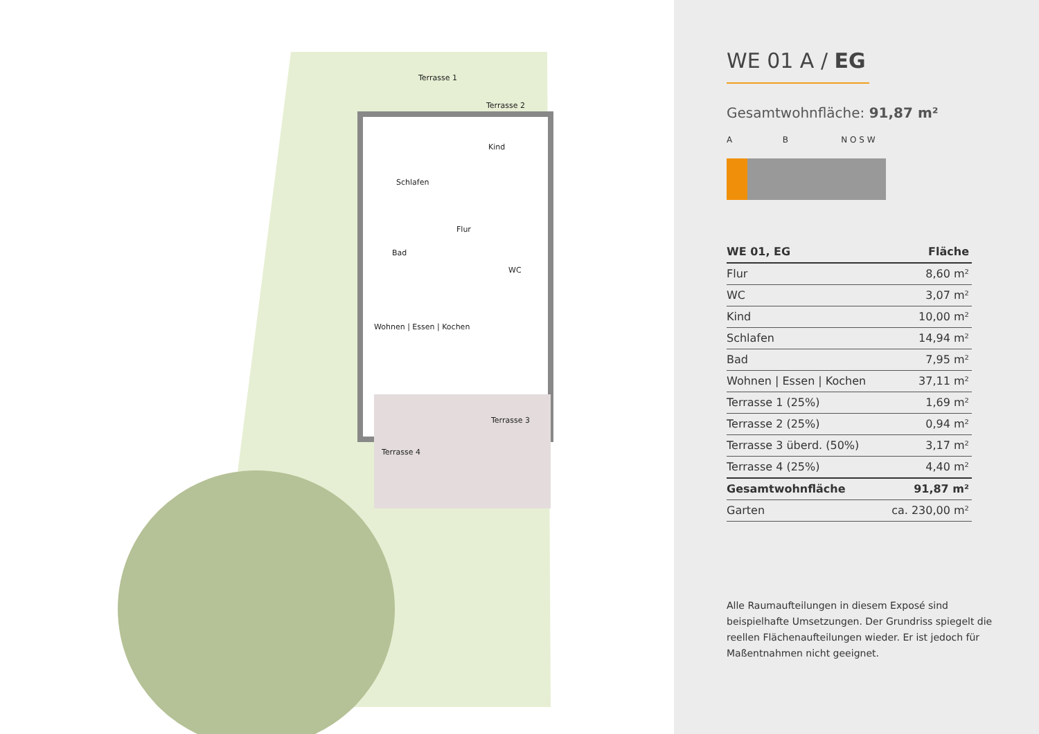Terrasse 1
Terrasse 2
Kind
Schlafen
Flur
Bad
WC
Wohnen | Essen | Kochen
Terrasse 3
Terrasse 4
WE 01 A / EG
Gesamtwohnfläche: 91,87 m²
A B N O S W
| WE 01, EG | Fläche |
| --- | --- |
| Flur | 8,60 m² |
| WC | 3,07 m² |
| Kind | 10,00 m² |
| Schlafen | 14,94 m² |
| Bad | 7,95 m² |
| Wohnen / Essen / Kochen | 37,11 m² |
| Terrasse 1 (25%) | 1,69 m² |
| Terrasse 2 (25%) | 0,94 m² |
| Terrasse 3 überd. (50%) | 3,17 m² |
| Terrasse 4 (25%) | 4,40 m² |
| Gesamtwohnfläche | 91,87 m² |
| Garten | ca. 230,00 m² |
Alle Raumaufteilungen in diesem Exposé sind beispielhafte Umsetzungen. Der Grundriss spiegelt die reellen Flächenaufteilungen wieder. Er ist jedoch für Maßentnahmen nicht geeignet.